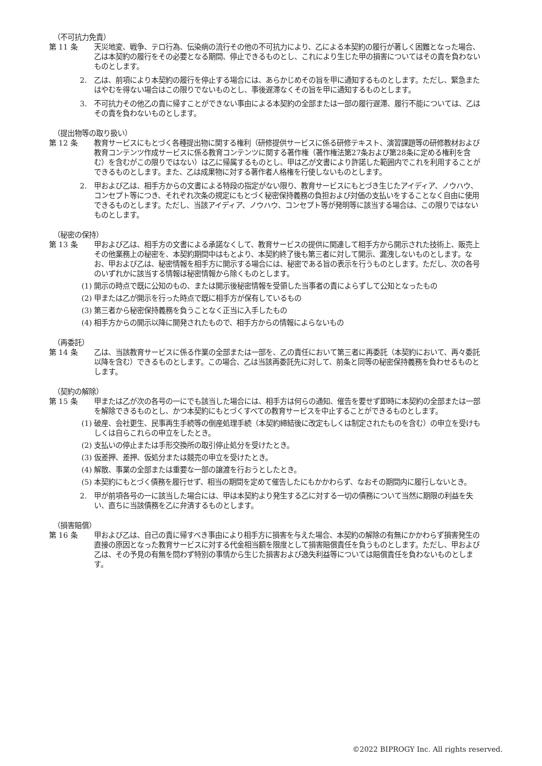（不可抗力免責）
第 11 条 天災地変、戦争、テロ行為、伝染病の流行その他の不可抗力により、乙による本契約の履行が著しく困難となった場合、乙は本契約の履行をその必要となる期間、停止できるものとし、これにより生じた甲の損害についてはその責を負わないものとします。
2. 乙は、前項により本契約の履行を停止する場合には、あらかじめその旨を甲に通知するものとします。ただし、緊急またはやむを得ない場合はこの限りでないものとし、事後遅滞なくその旨を甲に通知するものとします。
3. 不可抗力その他乙の責に帰すことができない事由による本契約の全部または一部の履行遅滞、履行不能については、乙はその責を負わないものとします。
（提出物等の取り扱い）
第 12 条 教育サービスにもとづく各種提出物に関する権利（研修提供サービスに係る研修テキスト、演習課題等の研修教材および教育コンテンツ作成サービスに係る教育コンテンツに関する著作権（著作権法第27条および第28条に定める権利を含む）を含むがこの限りではない）は乙に帰属するものとし、甲は乙が文書により許諾した範囲内でこれを利用することができるものとします。また、乙は成果物に対する著作者人格権を行使しないものとします。
2. 甲および乙は、相手方からの文書による特段の指定がない限り、教育サービスにもとづき生じたアイディア、ノウハウ、コンセプト等につき、それぞれ次条の規定にもとづく秘密保持義務の負担および対価の支払いをすることなく自由に使用できるものとします。ただし、当該アイディア、ノウハウ、コンセプト等が発明等に該当する場合は、この限りではないものとします。
（秘密の保持）
第 13 条 甲および乙は、相手方の文書による承諾なくして、教育サービスの提供に関連して相手方から開示された技術上、販売上その他業務上の秘密を、本契約期間中はもとより、本契約終了後も第三者に対して開示、漏洩しないものとします。なお、甲および乙は、秘密情報を相手方に開示する場合には、秘密である旨の表示を行うものとします。ただし、次の各号のいずれかに該当する情報は秘密情報から除くものとします。
(1) 開示の時点で既に公知のもの、または開示後秘密情報を受領した当事者の責によらずして公知となったもの
(2) 甲または乙が開示を行った時点で既に相手方が保有しているもの
(3) 第三者から秘密保持義務を負うことなく正当に入手したもの
(4) 相手方からの開示以降に開発されたもので、相手方からの情報によらないもの
（再委託）
第 14 条 乙は、当該教育サービスに係る作業の全部または一部を、乙の責任において第三者に再委託（本契約において、再々委託以降を含む）できるものとします。この場合、乙は当該再委託先に対して、前条と同等の秘密保持義務を負わせるものとします。
（契約の解除）
第 15 条 甲または乙が次の各号の一にでも該当した場合には、相手方は何らの通知、催告を要せず即時に本契約の全部または一部を解除できるものとし、かつ本契約にもとづくすべての教育サービスを中止することができるものとします。
(1) 破産、会社更生、民事再生手続等の倒産処理手続（本契約締結後に改定もしくは制定されたものを含む）の申立を受けもしくは自らこれらの申立をしたとき。
(2) 支払いの停止または手形交換所の取引停止処分を受けたとき。
(3) 仮差押、差押、仮処分または競売の申立を受けたとき。
(4) 解散、事業の全部または重要な一部の譲渡を行おうとしたとき。
(5) 本契約にもとづく債務を履行せず、相当の期間を定めて催告したにもかかわらず、なおその期間内に履行しないとき。
2. 甲が前項各号の一に該当した場合には、甲は本契約より発生する乙に対する一切の債務について当然に期限の利益を失い、直ちに当該債務を乙に弁済するものとします。
（損害賠償）
第 16 条 甲および乙は、自己の責に帰すべき事由により相手方に損害を与えた場合、本契約の解除の有無にかかわらず損害発生の直接の原因となった教育サービスに対する代金相当額を限度として損害賠償責任を負うものとします。ただし、甲および乙は、その予見の有無を問わず特別の事情から生じた損害および逸失利益等については賠償責任を負わないものとします。
©2022 BIPROGY Inc. All rights reserved.